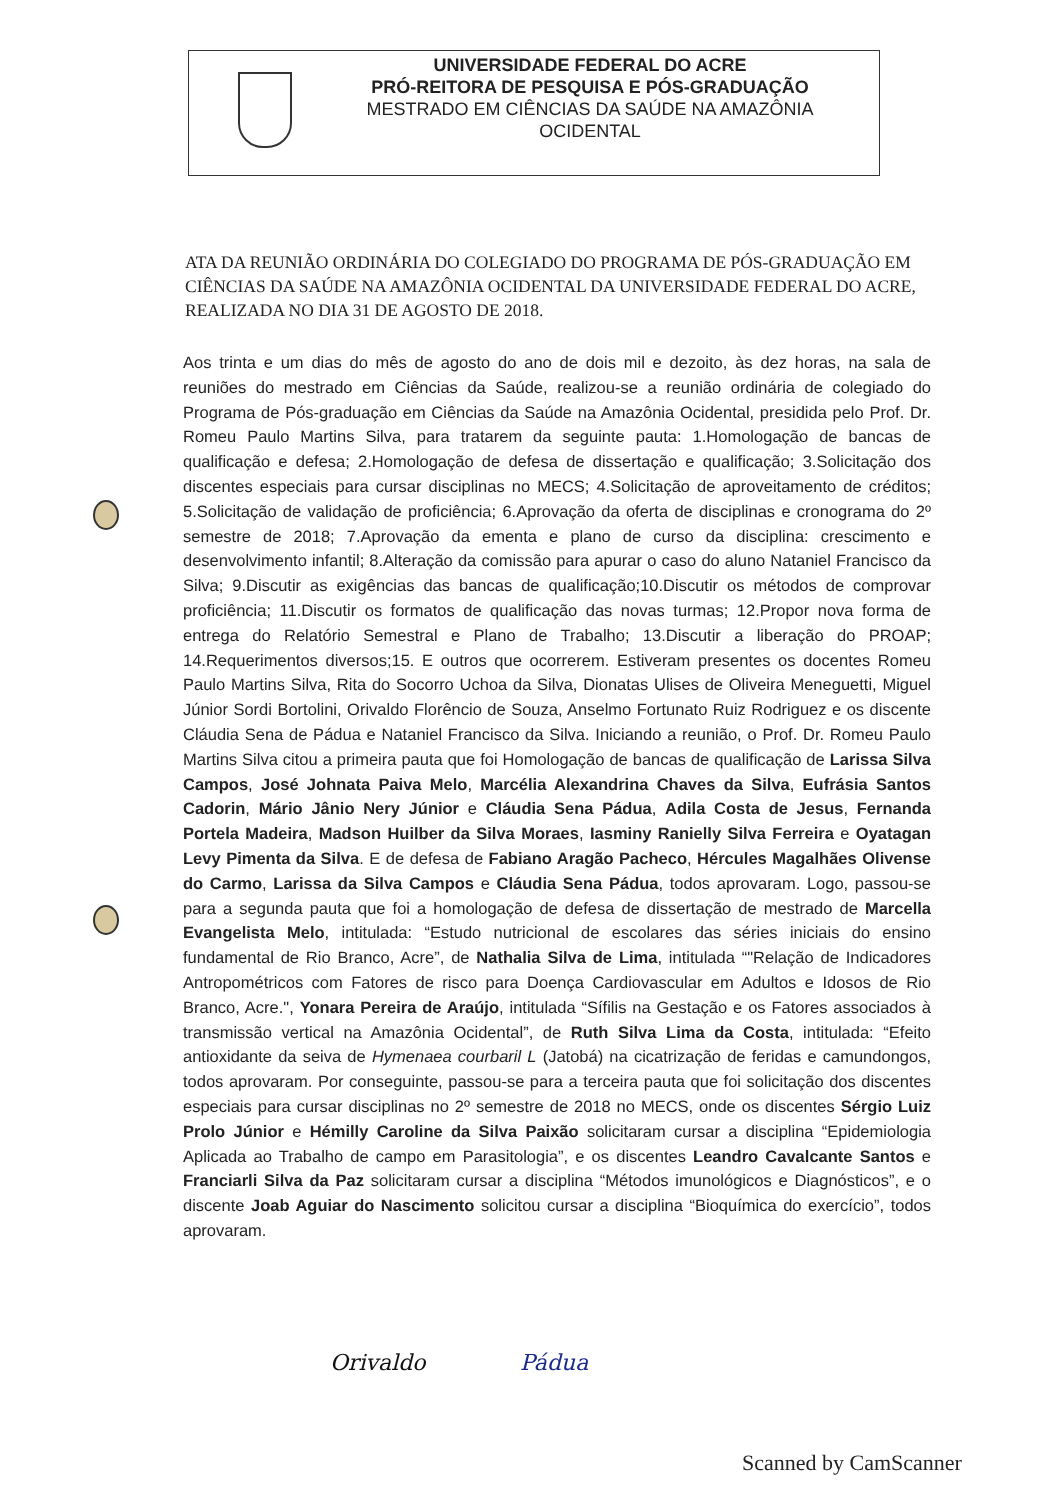UNIVERSIDADE FEDERAL DO ACRE
PRÓ-REITORA DE PESQUISA E PÓS-GRADUAÇÃO
MESTRADO EM CIÊNCIAS DA SAÚDE NA AMAZÔNIA
OCIDENTAL
ATA DA REUNIÃO ORDINÁRIA DO COLEGIADO DO PROGRAMA DE PÓS-GRADUAÇÃO EM CIÊNCIAS DA SAÚDE NA AMAZÔNIA OCIDENTAL DA UNIVERSIDADE FEDERAL DO ACRE, REALIZADA NO DIA 31 DE AGOSTO DE 2018.
Aos trinta e um dias do mês de agosto do ano de dois mil e dezoito, às dez horas, na sala de reuniões do mestrado em Ciências da Saúde, realizou-se a reunião ordinária de colegiado do Programa de Pós-graduação em Ciências da Saúde na Amazônia Ocidental, presidida pelo Prof. Dr. Romeu Paulo Martins Silva, para tratarem da seguinte pauta: 1.Homologação de bancas de qualificação e defesa; 2.Homologação de defesa de dissertação e qualificação; 3.Solicitação dos discentes especiais para cursar disciplinas no MECS; 4.Solicitação de aproveitamento de créditos; 5.Solicitação de validação de proficiência; 6.Aprovação da oferta de disciplinas e cronograma do 2º semestre de 2018; 7.Aprovação da ementa e plano de curso da disciplina: crescimento e desenvolvimento infantil; 8.Alteração da comissão para apurar o caso do aluno Nataniel Francisco da Silva; 9.Discutir as exigências das bancas de qualificação;10.Discutir os métodos de comprovar proficiência; 11.Discutir os formatos de qualificação das novas turmas; 12.Propor nova forma de entrega do Relatório Semestral e Plano de Trabalho; 13.Discutir a liberação do PROAP; 14.Requerimentos diversos;15. E outros que ocorrerem. Estiveram presentes os docentes Romeu Paulo Martins Silva, Rita do Socorro Uchoa da Silva, Dionatas Ulises de Oliveira Meneguetti, Miguel Júnior Sordi Bortolini, Orivaldo Florêncio de Souza, Anselmo Fortunato Ruiz Rodriguez e os discente Cláudia Sena de Pádua e Nataniel Francisco da Silva. Iniciando a reunião, o Prof. Dr. Romeu Paulo Martins Silva citou a primeira pauta que foi Homologação de bancas de qualificação de Larissa Silva Campos, José Johnata Paiva Melo, Marcélia Alexandrina Chaves da Silva, Eufrásia Santos Cadorin, Mário Jânio Nery Júnior e Cláudia Sena Pádua, Adila Costa de Jesus, Fernanda Portela Madeira, Madson Huilber da Silva Moraes, Iasminy Ranielly Silva Ferreira e Oyatagan Levy Pimenta da Silva. E de defesa de Fabiano Aragão Pacheco, Hércules Magalhães Olivense do Carmo, Larissa da Silva Campos e Cláudia Sena Pádua, todos aprovaram. Logo, passou-se para a segunda pauta que foi a homologação de defesa de dissertação de mestrado de Marcella Evangelista Melo, intitulada: “Estudo nutricional de escolares das séries iniciais do ensino fundamental de Rio Branco, Acre”, de Nathalia Silva de Lima, intitulada “"Relação de Indicadores Antropométricos com Fatores de risco para Doença Cardiovascular em Adultos e Idosos de Rio Branco, Acre.", Yonara Pereira de Araújo, intitulada “Sífilis na Gestação e os Fatores associados à transmissão vertical na Amazônia Ocidental”, de Ruth Silva Lima da Costa, intitulada: “Efeito antioxidante da seiva de Hymenaea courbaril L (Jatobá) na cicatrização de feridas e camundongos, todos aprovaram. Por conseguinte, passou-se para a terceira pauta que foi solicitação dos discentes especiais para cursar disciplinas no 2º semestre de 2018 no MECS, onde os discentes Sérgio Luiz Prolo Júnior e Hémilly Caroline da Silva Paixão solicitaram cursar a disciplina “Epidemiologia Aplicada ao Trabalho de campo em Parasitologia”, e os discentes Leandro Cavalcante Santos e Franciarli Silva da Paz solicitaram cursar a disciplina “Métodos imunológicos e Diagnósticos”, e o discente Joab Aguiar do Nascimento solicitou cursar a disciplina “Bioquímica do exercício”, todos aprovaram.
Orivaldo Pádua
Scanned by CamScanner